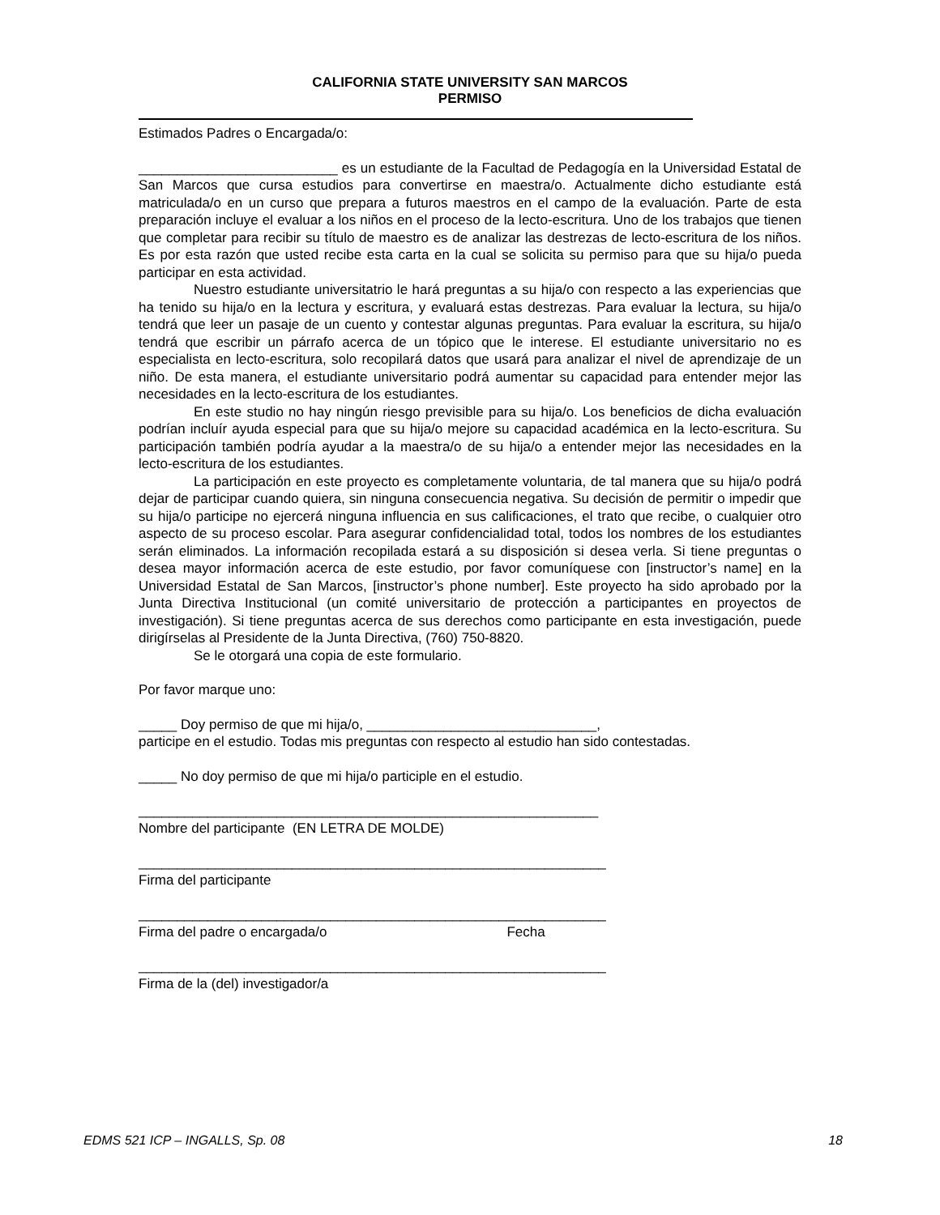CALIFORNIA STATE UNIVERSITY SAN MARCOS
PERMISO
Estimados Padres o Encargada/o:
__________________________ es un estudiante de la Facultad de Pedagogía en la Universidad Estatal de San Marcos que cursa estudios para convertirse en maestra/o. Actualmente dicho estudiante está matriculada/o en un curso que prepara a futuros maestros en el campo de la evaluación. Parte de esta preparación incluye el evaluar a los niños en el proceso de la lecto-escritura. Uno de los trabajos que tienen que completar para recibir su título de maestro es de analizar las destrezas de lecto-escritura de los niños. Es por esta razón que usted recibe esta carta en la cual se solicita su permiso para que su hija/o pueda participar en esta actividad.
Nuestro estudiante universitatrio le hará preguntas a su hija/o con respecto a las experiencias que ha tenido su hija/o en la lectura y escritura, y evaluará estas destrezas. Para evaluar la lectura, su hija/o tendrá que leer un pasaje de un cuento y contestar algunas preguntas. Para evaluar la escritura, su hija/o tendrá que escribir un párrafo acerca de un tópico que le interese. El estudiante universitario no es especialista en lecto-escritura, solo recopilará datos que usará para analizar el nivel de aprendizaje de un niño. De esta manera, el estudiante universitario podrá aumentar su capacidad para entender mejor las necesidades en la lecto-escritura de los estudiantes.
En este studio no hay ningún riesgo previsible para su hija/o. Los beneficios de dicha evaluación podrían incluír ayuda especial para que su hija/o mejore su capacidad académica en la lecto-escritura. Su participación también podría ayudar a la maestra/o de su hija/o a entender mejor las necesidades en la lecto-escritura de los estudiantes.
La participación en este proyecto es completamente voluntaria, de tal manera que su hija/o podrá dejar de participar cuando quiera, sin ninguna consecuencia negativa. Su decisión de permitir o impedir que su hija/o participe no ejercerá ninguna influencia en sus calificaciones, el trato que recibe, o cualquier otro aspecto de su proceso escolar. Para asegurar confidencialidad total, todos los nombres de los estudiantes serán eliminados. La información recopilada estará a su disposición si desea verla. Si tiene preguntas o desea mayor información acerca de este estudio, por favor comuníquese con [instructor’s name] en la Universidad Estatal de San Marcos, [instructor’s phone number]. Este proyecto ha sido aprobado por la Junta Directiva Institucional (un comité universitario de protección a participantes en proyectos de investigación). Si tiene preguntas acerca de sus derechos como participante en esta investigación, puede dirigírselas al Presidente de la Junta Directiva, (760) 750-8820.
Se le otorgará una copia de este formulario.
Por favor marque uno:
_____ Doy permiso de que mi hija/o, ______________________________,
participe en el estudio. Todas mis preguntas con respecto al estudio han sido contestadas.
_____ No doy permiso de que mi hija/o participle en el estudio.
____________________________________________________________
Nombre del participante (EN LETRA DE MOLDE)
_____________________________________________________________
Firma del participante
_____________________________________________________________
Firma del padre o encargada/o Fecha
_____________________________________________________________
Firma de la (del) investigador/a
EDMS 521 ICP – INGALLS, Sp. 08 18